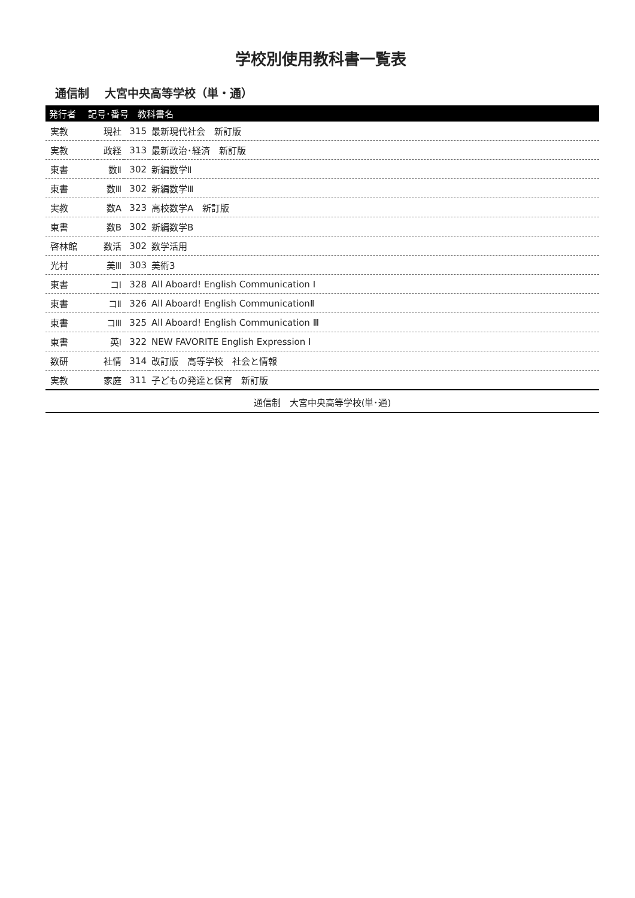学校別使用教科書一覧表
通信制　 大宮中央高等学校（単・通）
| 発行者 記号･番号 教科書名 | | | |
| --- | --- | --- | --- |
| 実教 | 現社 | 315 | 最新現代社会 新訂版 |
| 実教 | 政経 | 313 | 最新政治･経済 新訂版 |
| 東書 | 数Ⅱ | 302 | 新編数学Ⅱ |
| 東書 | 数Ⅲ | 302 | 新編数学Ⅲ |
| 実教 | 数A | 323 | 高校数学A 新訂版 |
| 東書 | 数B | 302 | 新編数学B |
| 啓林館 | 数活 | 302 | 数学活用 |
| 光村 | 美Ⅲ | 303 | 美術3 |
| 東書 | コⅠ | 328 | All Aboard! English Communication Ⅰ |
| 東書 | コⅡ | 326 | All Aboard! English CommunicationⅡ |
| 東書 | コⅢ | 325 | All Aboard! English Communication Ⅲ |
| 東書 | 英Ⅰ | 322 | NEW FAVORITE English Expression Ⅰ |
| 数研 | 社情 | 314 | 改訂版 高等学校 社会と情報 |
| 実教 | 家庭 | 311 | 子どもの発達と保育 新訂版 |
通信制　大宮中央高等学校(単･通)